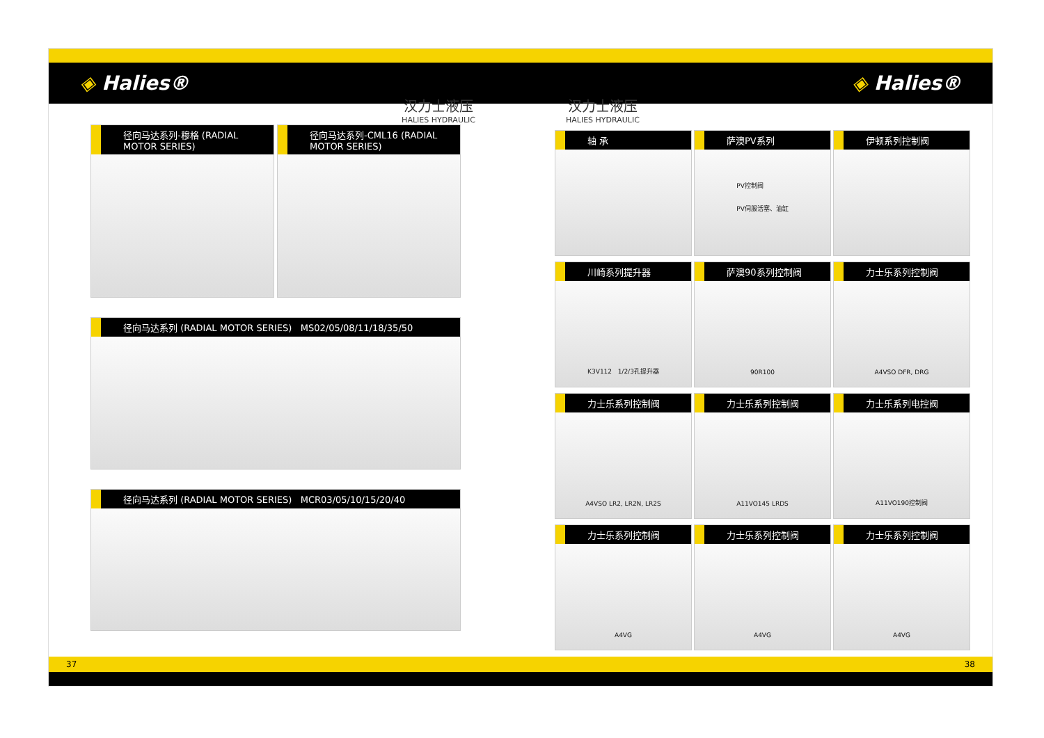◈ Halies® ◈ Halies®
汉力士液压
HALIES HYDRAULIC
汉力士液压
HALIES HYDRAULIC
径向马达系列-穆格 (RADIAL MOTOR SERIES)
径向马达系列-CML16 (RADIAL MOTOR SERIES)
径向马达系列 (RADIAL MOTOR SERIES) MS02/05/08/11/18/35/50
径向马达系列 (RADIAL MOTOR SERIES) MCR03/05/10/15/20/40
轴 承
萨澳PV系列
PV控制阀
PV伺服活塞、油缸
伊顿系列控制阀
川崎系列提升器
K3V112 1/2/3孔提升器
萨澳90系列控制阀
90R100
力士乐系列控制阀
A4VSO DFR, DRG
力士乐系列控制阀
A4VSO LR2, LR2N, LR2S
力士乐系列控制阀
A11VO145 LRDS
力士乐系列电控阀
A11VO190控制阀
力士乐系列控制阀
A4VG
力士乐系列控制阀
A4VG
力士乐系列控制阀
A4VG
37 38